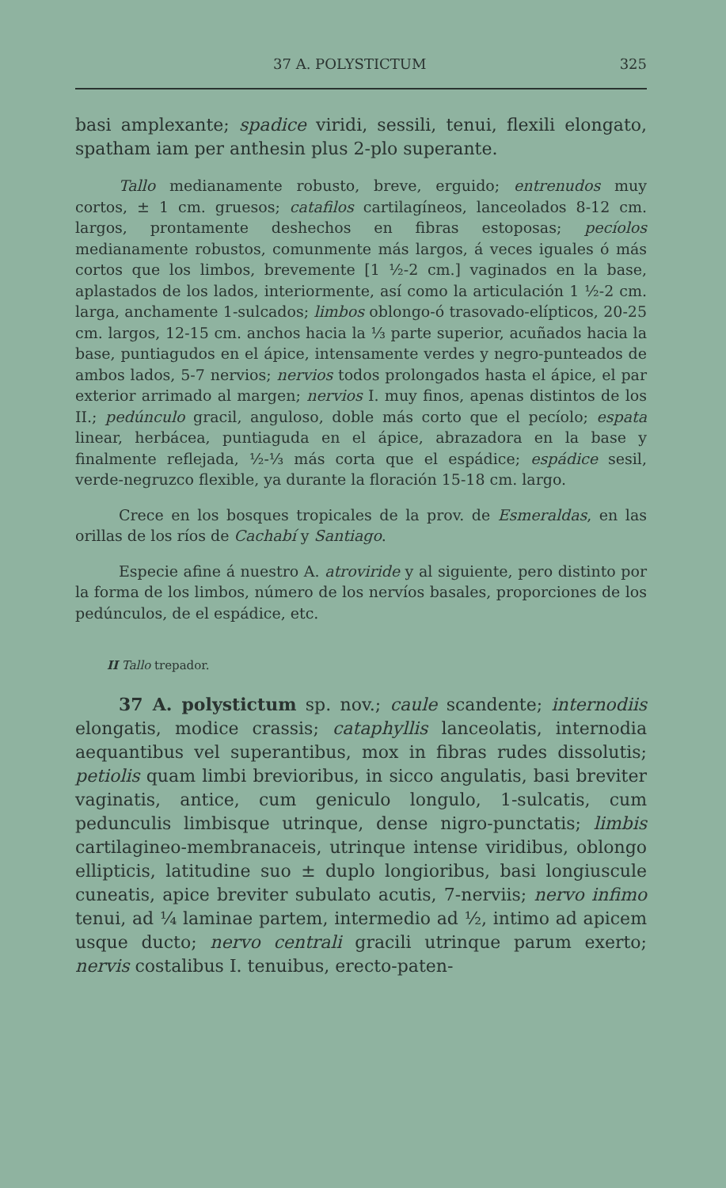37 A. POLYSTICTUM 325
basi amplexante; spadice viridi, sessili, tenui, flexili elongato, spatham iam per anthesin plus 2-plo superante.
Tallo medianamente robusto, breve, erguido; entrenudos muy cortos, ± 1 cm. gruesos; catafilos cartilagíneos, lanceolados 8-12 cm. largos, prontamente deshechos en fibras estoposas; pecíolos medianamente robustos, comunmente más largos, á veces iguales ó más cortos que los limbos, brevemente [1 ½-2 cm.] vaginados en la base, aplastados de los lados, interiormente, así como la articulación 1 ½-2 cm. larga, anchamente 1-sulcados; limbos oblongo-ó trasovado-elípticos, 20-25 cm. largos, 12-15 cm. anchos hacia la ⅓ parte superior, acuñados hacia la base, puntiagudos en el ápice, intensamente verdes y negro-punteados de ambos lados, 5-7 nervios; nervios todos prolongados hasta el ápice, el par exterior arrimado al margen; nervios I. muy finos, apenas distintos de los II.; pedúnculo gracil, anguloso, doble más corto que el pecíolo; espata linear, herbácea, puntiaguda en el ápice, abrazadora en la base y finalmente reflejada, ½-⅓ más corta que el espádice; espádice sesil, verde-negruzco flexible, ya durante la floración 15-18 cm. largo.
Crece en los bosques tropicales de la prov. de Esmeraldas, en las orillas de los ríos de Cachabí y Santiago.
Especie afine á nuestro A. atroviride y al siguiente, pero distinto por la forma de los limbos, número de los nervíos basales, proporciones de los pedúnculos, de el espádice, etc.
II Tallo trepador.
37 A. polystictum sp. nov.; caule scandente; internodiis elongatis, modice crassis; cataphyllis lanceolatis, internodia aequantibus vel superantibus, mox in fibras rudes dissolutis; petiolis quam limbi brevioribus, in sicco angulatis, basi breviter vaginatis, antice, cum geniculo longulo, 1-sulcatis, cum pedunculis limbisque utrinque, dense nigro-punctatis; limbis cartilagineo-membranaceis, utrinque intense viridibus, oblongo ellipticis, latitudine suo ± duplo longioribus, basi longiuscule cuneatis, apice breviter subulato acutis, 7-nerviis; nervo infimo tenui, ad ¼ laminae partem, intermedio ad ½, intimo ad apicem usque ducto; nervo centrali gracili utrinque parum exerto; nervis costalibus I. tenuibus, erecto-paten-